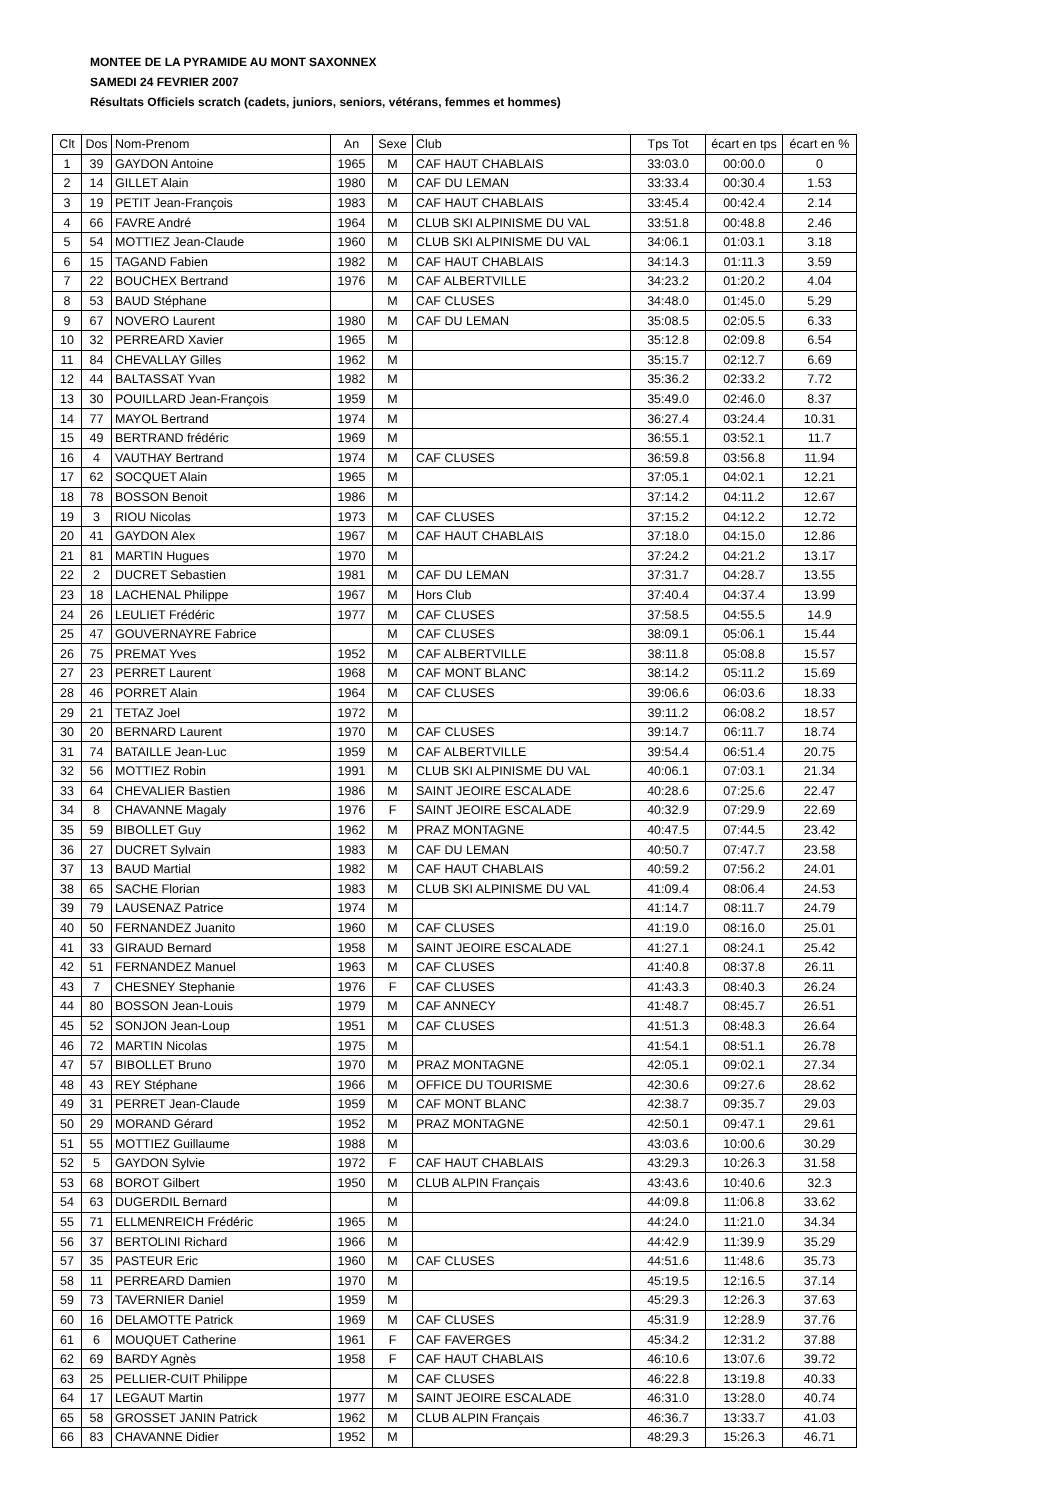MONTEE DE LA PYRAMIDE AU MONT SAXONNEX
SAMEDI 24 FEVRIER 2007
Résultats Officiels scratch (cadets, juniors, seniors, vétérans, femmes et hommes)
| Clt | Dos | Nom-Prenom | An | Sexe | Club | Tps Tot | écart en tps | écart en % |
| --- | --- | --- | --- | --- | --- | --- | --- | --- |
| 1 | 39 | GAYDON Antoine | 1965 | M | CAF HAUT CHABLAIS | 33:03.0 | 00:00.0 | 0 |
| 2 | 14 | GILLET Alain | 1980 | M | CAF DU LEMAN | 33:33.4 | 00:30.4 | 1.53 |
| 3 | 19 | PETIT Jean-François | 1983 | M | CAF HAUT CHABLAIS | 33:45.4 | 00:42.4 | 2.14 |
| 4 | 66 | FAVRE André | 1964 | M | CLUB SKI ALPINISME DU VAL | 33:51.8 | 00:48.8 | 2.46 |
| 5 | 54 | MOTTIEZ Jean-Claude | 1960 | M | CLUB SKI ALPINISME DU VAL | 34:06.1 | 01:03.1 | 3.18 |
| 6 | 15 | TAGAND Fabien | 1982 | M | CAF HAUT CHABLAIS | 34:14.3 | 01:11.3 | 3.59 |
| 7 | 22 | BOUCHEX Bertrand | 1976 | M | CAF ALBERTVILLE | 34:23.2 | 01:20.2 | 4.04 |
| 8 | 53 | BAUD Stéphane | | M | CAF CLUSES | 34:48.0 | 01:45.0 | 5.29 |
| 9 | 67 | NOVERO Laurent | 1980 | M | CAF DU LEMAN | 35:08.5 | 02:05.5 | 6.33 |
| 10 | 32 | PERREARD Xavier | 1965 | M | | 35:12.8 | 02:09.8 | 6.54 |
| 11 | 84 | CHEVALLAY Gilles | 1962 | M | | 35:15.7 | 02:12.7 | 6.69 |
| 12 | 44 | BALTASSAT Yvan | 1982 | M | | 35:36.2 | 02:33.2 | 7.72 |
| 13 | 30 | POUILLARD Jean-François | 1959 | M | | 35:49.0 | 02:46.0 | 8.37 |
| 14 | 77 | MAYOL Bertrand | 1974 | M | | 36:27.4 | 03:24.4 | 10.31 |
| 15 | 49 | BERTRAND frédéric | 1969 | M | | 36:55.1 | 03:52.1 | 11.7 |
| 16 | 4 | VAUTHAY Bertrand | 1974 | M | CAF CLUSES | 36:59.8 | 03:56.8 | 11.94 |
| 17 | 62 | SOCQUET Alain | 1965 | M | | 37:05.1 | 04:02.1 | 12.21 |
| 18 | 78 | BOSSON Benoit | 1986 | M | | 37:14.2 | 04:11.2 | 12.67 |
| 19 | 3 | RIOU Nicolas | 1973 | M | CAF CLUSES | 37:15.2 | 04:12.2 | 12.72 |
| 20 | 41 | GAYDON Alex | 1967 | M | CAF HAUT CHABLAIS | 37:18.0 | 04:15.0 | 12.86 |
| 21 | 81 | MARTIN Hugues | 1970 | M | | 37:24.2 | 04:21.2 | 13.17 |
| 22 | 2 | DUCRET Sebastien | 1981 | M | CAF DU LEMAN | 37:31.7 | 04:28.7 | 13.55 |
| 23 | 18 | LACHENAL Philippe | 1967 | M | Hors Club | 37:40.4 | 04:37.4 | 13.99 |
| 24 | 26 | LEULIET Frédéric | 1977 | M | CAF CLUSES | 37:58.5 | 04:55.5 | 14.9 |
| 25 | 47 | GOUVERNAYRE Fabrice | | M | CAF CLUSES | 38:09.1 | 05:06.1 | 15.44 |
| 26 | 75 | PREMAT Yves | 1952 | M | CAF ALBERTVILLE | 38:11.8 | 05:08.8 | 15.57 |
| 27 | 23 | PERRET Laurent | 1968 | M | CAF MONT BLANC | 38:14.2 | 05:11.2 | 15.69 |
| 28 | 46 | PORRET Alain | 1964 | M | CAF CLUSES | 39:06.6 | 06:03.6 | 18.33 |
| 29 | 21 | TETAZ Joel | 1972 | M | | 39:11.2 | 06:08.2 | 18.57 |
| 30 | 20 | BERNARD Laurent | 1970 | M | CAF CLUSES | 39:14.7 | 06:11.7 | 18.74 |
| 31 | 74 | BATAILLE Jean-Luc | 1959 | M | CAF ALBERTVILLE | 39:54.4 | 06:51.4 | 20.75 |
| 32 | 56 | MOTTIEZ Robin | 1991 | M | CLUB SKI ALPINISME DU VAL | 40:06.1 | 07:03.1 | 21.34 |
| 33 | 64 | CHEVALIER Bastien | 1986 | M | SAINT JEOIRE ESCALADE | 40:28.6 | 07:25.6 | 22.47 |
| 34 | 8 | CHAVANNE Magaly | 1976 | F | SAINT JEOIRE ESCALADE | 40:32.9 | 07:29.9 | 22.69 |
| 35 | 59 | BIBOLLET Guy | 1962 | M | PRAZ MONTAGNE | 40:47.5 | 07:44.5 | 23.42 |
| 36 | 27 | DUCRET Sylvain | 1983 | M | CAF DU LEMAN | 40:50.7 | 07:47.7 | 23.58 |
| 37 | 13 | BAUD Martial | 1982 | M | CAF HAUT CHABLAIS | 40:59.2 | 07:56.2 | 24.01 |
| 38 | 65 | SACHE Florian | 1983 | M | CLUB SKI ALPINISME DU VAL | 41:09.4 | 08:06.4 | 24.53 |
| 39 | 79 | LAUSENAZ Patrice | 1974 | M | | 41:14.7 | 08:11.7 | 24.79 |
| 40 | 50 | FERNANDEZ Juanito | 1960 | M | CAF CLUSES | 41:19.0 | 08:16.0 | 25.01 |
| 41 | 33 | GIRAUD Bernard | 1958 | M | SAINT JEOIRE ESCALADE | 41:27.1 | 08:24.1 | 25.42 |
| 42 | 51 | FERNANDEZ Manuel | 1963 | M | CAF CLUSES | 41:40.8 | 08:37.8 | 26.11 |
| 43 | 7 | CHESNEY Stephanie | 1976 | F | CAF CLUSES | 41:43.3 | 08:40.3 | 26.24 |
| 44 | 80 | BOSSON Jean-Louis | 1979 | M | CAF ANNECY | 41:48.7 | 08:45.7 | 26.51 |
| 45 | 52 | SONJON Jean-Loup | 1951 | M | CAF CLUSES | 41:51.3 | 08:48.3 | 26.64 |
| 46 | 72 | MARTIN Nicolas | 1975 | M | | 41:54.1 | 08:51.1 | 26.78 |
| 47 | 57 | BIBOLLET Bruno | 1970 | M | PRAZ MONTAGNE | 42:05.1 | 09:02.1 | 27.34 |
| 48 | 43 | REY Stéphane | 1966 | M | OFFICE DU TOURISME | 42:30.6 | 09:27.6 | 28.62 |
| 49 | 31 | PERRET Jean-Claude | 1959 | M | CAF MONT BLANC | 42:38.7 | 09:35.7 | 29.03 |
| 50 | 29 | MORAND Gérard | 1952 | M | PRAZ MONTAGNE | 42:50.1 | 09:47.1 | 29.61 |
| 51 | 55 | MOTTIEZ Guillaume | 1988 | M | | 43:03.6 | 10:00.6 | 30.29 |
| 52 | 5 | GAYDON Sylvie | 1972 | F | CAF HAUT CHABLAIS | 43:29.3 | 10:26.3 | 31.58 |
| 53 | 68 | BOROT Gilbert | 1950 | M | CLUB ALPIN Français | 43:43.6 | 10:40.6 | 32.3 |
| 54 | 63 | DUGERDIL Bernard | | M | | 44:09.8 | 11:06.8 | 33.62 |
| 55 | 71 | ELLMENREICH Frédéric | 1965 | M | | 44:24.0 | 11:21.0 | 34.34 |
| 56 | 37 | BERTOLINI Richard | 1966 | M | | 44:42.9 | 11:39.9 | 35.29 |
| 57 | 35 | PASTEUR Eric | 1960 | M | CAF CLUSES | 44:51.6 | 11:48.6 | 35.73 |
| 58 | 11 | PERREARD Damien | 1970 | M | | 45:19.5 | 12:16.5 | 37.14 |
| 59 | 73 | TAVERNIER Daniel | 1959 | M | | 45:29.3 | 12:26.3 | 37.63 |
| 60 | 16 | DELAMOTTE Patrick | 1969 | M | CAF CLUSES | 45:31.9 | 12:28.9 | 37.76 |
| 61 | 6 | MOUQUET Catherine | 1961 | F | CAF FAVERGES | 45:34.2 | 12:31.2 | 37.88 |
| 62 | 69 | BARDY Agnès | 1958 | F | CAF HAUT CHABLAIS | 46:10.6 | 13:07.6 | 39.72 |
| 63 | 25 | PELLIER-CUIT Philippe | | M | CAF CLUSES | 46:22.8 | 13:19.8 | 40.33 |
| 64 | 17 | LEGAUT Martin | 1977 | M | SAINT JEOIRE ESCALADE | 46:31.0 | 13:28.0 | 40.74 |
| 65 | 58 | GROSSET JANIN Patrick | 1962 | M | CLUB ALPIN Français | 46:36.7 | 13:33.7 | 41.03 |
| 66 | 83 | CHAVANNE Didier | 1952 | M | | 48:29.3 | 15:26.3 | 46.71 |